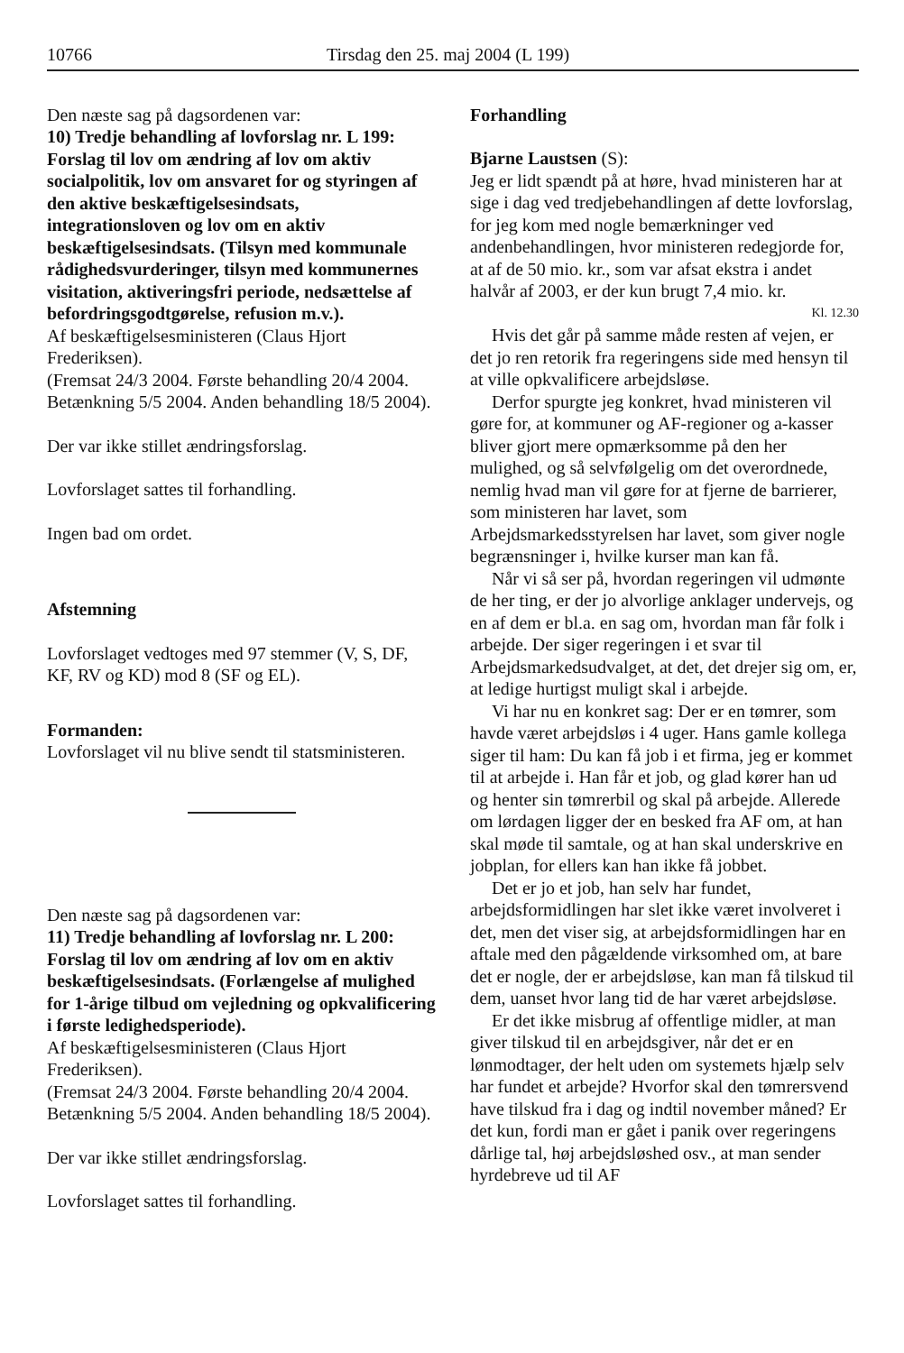10766 Tirsdag den 25. maj 2004 (L 199)
Den næste sag på dagsordenen var:
10) Tredje behandling af lovforslag nr. L 199: Forslag til lov om ændring af lov om aktiv socialpolitik, lov om ansvaret for og styringen af den aktive beskæftigelsesindsats, integrationsloven og lov om en aktiv beskæftigelsesindsats. (Tilsyn med kommunale rådighedsvurderinger, tilsyn med kommunernes visitation, aktiveringsfri periode, nedsættelse af befordringsgodtgørelse, refusion m.v.).
Af beskæftigelsesministeren (Claus Hjort Frederiksen).
(Fremsat 24/3 2004. Første behandling 20/4 2004. Betænkning 5/5 2004. Anden behandling 18/5 2004).
Der var ikke stillet ændringsforslag.
Lovforslaget sattes til forhandling.
Ingen bad om ordet.
Afstemning
Lovforslaget vedtoges med 97 stemmer (V, S, DF, KF, RV og KD) mod 8 (SF og EL).
Formanden:
Lovforslaget vil nu blive sendt til statsministeren.
Den næste sag på dagsordenen var:
11) Tredje behandling af lovforslag nr. L 200: Forslag til lov om ændring af lov om en aktiv beskæftigelsesindsats. (Forlængelse af mulighed for 1-årige tilbud om vejledning og opkvalificering i første ledighedsperiode).
Af beskæftigelsesministeren (Claus Hjort Frederiksen).
(Fremsat 24/3 2004. Første behandling 20/4 2004. Betænkning 5/5 2004. Anden behandling 18/5 2004).
Der var ikke stillet ændringsforslag.
Lovforslaget sattes til forhandling.
Forhandling
Bjarne Laustsen (S):
Jeg er lidt spændt på at høre, hvad ministeren har at sige i dag ved tredjebehandlingen af dette lovforslag, for jeg kom med nogle bemærkninger ved andenbehandlingen, hvor ministeren redegjorde for, at af de 50 mio. kr., som var afsat ekstra i andet halvår af 2003, er der kun brugt 7,4 mio. kr.
Kl. 12.30
Hvis det går på samme måde resten af vejen, er det jo ren retorik fra regeringens side med hensyn til at ville opkvalificere arbejdsløse.
Derfor spurgte jeg konkret, hvad ministeren vil gøre for, at kommuner og AF-regioner og a-kasser bliver gjort mere opmærksomme på den her mulighed, og så selvfølgelig om det overordnede, nemlig hvad man vil gøre for at fjerne de barrierer, som ministeren har lavet, som Arbejdsmarkedsstyrelsen har lavet, som giver nogle begrænsninger i, hvilke kurser man kan få.
Når vi så ser på, hvordan regeringen vil udmønte de her ting, er der jo alvorlige anklager undervejs, og en af dem er bl.a. en sag om, hvordan man får folk i arbejde. Der siger regeringen i et svar til Arbejdsmarkedsudvalget, at det, det drejer sig om, er, at ledige hurtigst muligt skal i arbejde.
Vi har nu en konkret sag: Der er en tømrer, som havde været arbejdsløs i 4 uger. Hans gamle kollega siger til ham: Du kan få job i et firma, jeg er kommet til at arbejde i. Han får et job, og glad kører han ud og henter sin tømrerbil og skal på arbejde. Allerede om lørdagen ligger der en besked fra AF om, at han skal møde til samtale, og at han skal underskrive en jobplan, for ellers kan han ikke få jobbet.
Det er jo et job, han selv har fundet, arbejdsformidlingen har slet ikke været involveret i det, men det viser sig, at arbejdsformidlingen har en aftale med den pågældende virksomhed om, at bare det er nogle, der er arbejdsløse, kan man få tilskud til dem, uanset hvor lang tid de har været arbejdsløse.
Er det ikke misbrug af offentlige midler, at man giver tilskud til en arbejdsgiver, når det er en lønmodtager, der helt uden om systemets hjælp selv har fundet et arbejde? Hvorfor skal den tømrersvend have tilskud fra i dag og indtil november måned? Er det kun, fordi man er gået i panik over regeringens dårlige tal, høj arbejdsløshed osv., at man sender hyrdebreve ud til AF